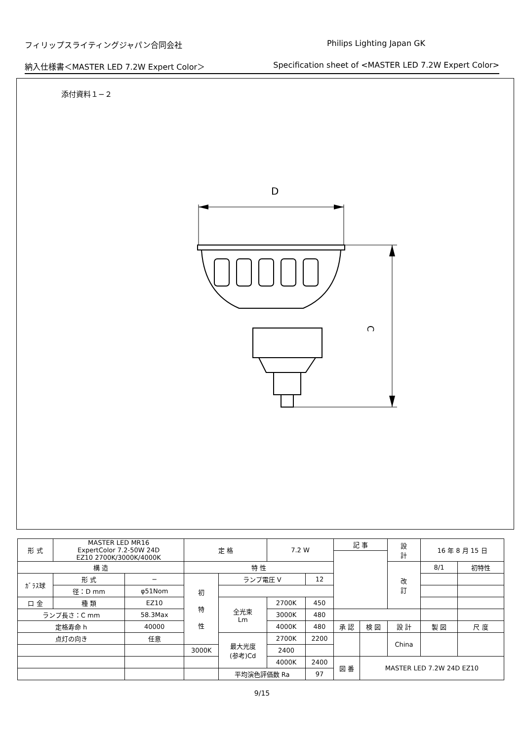フィリップスライティングジャパン合同会社 Philips Lighting Japan GK
納入仕様書＜MASTER LED 7.2W Expert Color＞ Specification sheet of <MASTER LED 7.2W Expert Color>
添付資料１−２
D
C
| 形 式 | MASTER LED MR16 ExpertColor 7.2-50W 24D EZ10 2700K/3000K/4000K | | 定 格 | | 7.2 W | | 記 事 | | | 設 計 | 16 年 8 月 15 日 | | |
| 構 造 | | | 特 性 | | | | | | | 改 訂 | 8/1 | 初特性 | |
| ｶﾞﾗｽ球 | 形 式 | − | 初 特 性 | ランプ電圧 V | | 12 | | | | | | | |
| | 径：D mm | φ51Nom | | | | | | | | | | | |
| 口 金 | 種 類 | EZ10 | | 全光束 Lm | 2700K | 450 | | | | | | | |
| ランプ長さ：C mm | | 58.3Max | | | 3000K | 480 | | | | | | | |
| 定格寿命 h | | 40000 | | | 4000K | 480 | 承 認 | 検 図 | 設 計 | | 製 図 | | 尺 度 |
| 点灯の向き | | 任意 | | 最大光度 (参考)Cd | 2700K | 2200 | | | China | | | | |
| | | | 3000K | | 2400 | | | | | | | | |
| | | | | | 4000K | 2400 | 図 番 | MASTER LED 7.2W 24D EZ10 | | | | | |
| | | | | 平均演色評価数 Ra | | 97 | | | | | | | |
9/15